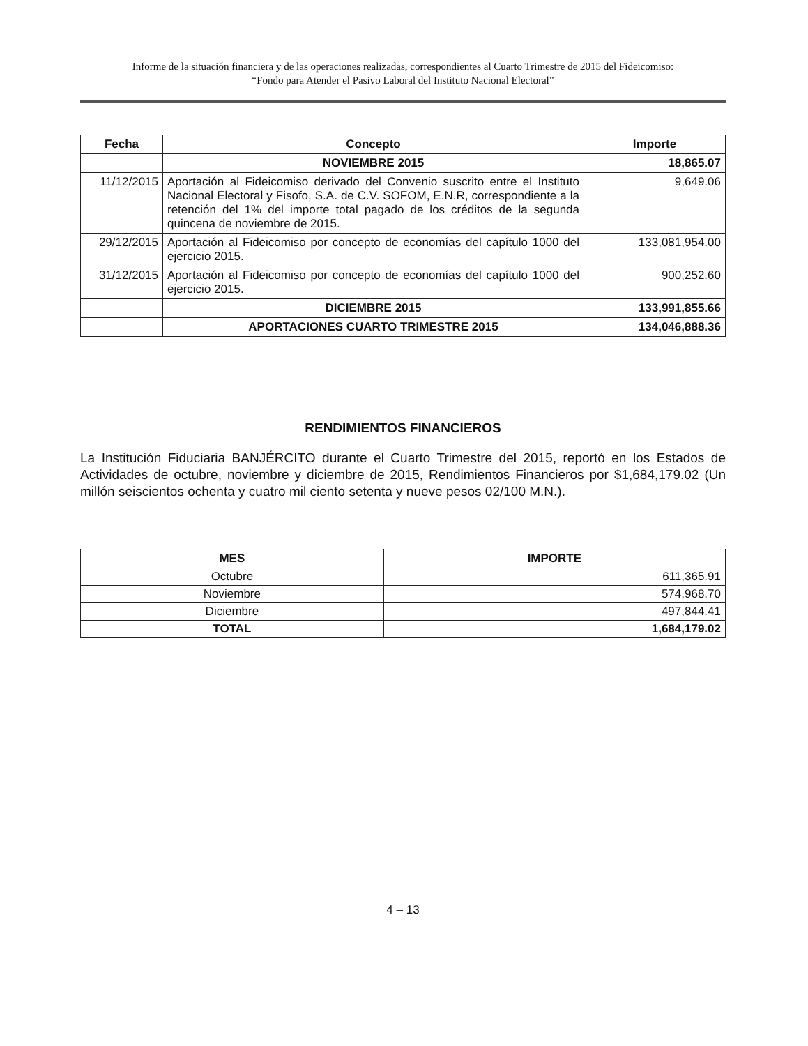Informe de la situación financiera y de las operaciones realizadas, correspondientes al Cuarto Trimestre de 2015 del Fideicomiso:
“Fondo para Atender el Pasivo Laboral del Instituto Nacional Electoral”
| Fecha | Concepto | Importe |
| --- | --- | --- |
| | NOVIEMBRE 2015 | 18,865.07 |
| 11/12/2015 | Aportación al Fideicomiso derivado del Convenio suscrito entre el Instituto Nacional Electoral y Fisofo, S.A. de C.V. SOFOM, E.N.R, correspondiente a la retención del 1% del importe total pagado de los créditos de la segunda quincena de noviembre de 2015. | 9,649.06 |
| 29/12/2015 | Aportación al Fideicomiso por concepto de economías del capítulo 1000 del ejercicio 2015. | 133,081,954.00 |
| 31/12/2015 | Aportación al Fideicomiso por concepto de economías del capítulo 1000 del ejercicio 2015. | 900,252.60 |
| | DICIEMBRE 2015 | 133,991,855.66 |
| | APORTACIONES CUARTO TRIMESTRE 2015 | 134,046,888.36 |
RENDIMIENTOS FINANCIEROS
La Institución Fiduciaria BANJÉRCITO durante el Cuarto Trimestre del 2015, reportó en los Estados de Actividades de octubre, noviembre y diciembre de 2015, Rendimientos Financieros por $1,684,179.02 (Un millón seiscientos ochenta y cuatro mil ciento setenta y nueve pesos 02/100 M.N.).
| MES | IMPORTE |
| --- | --- |
| Octubre | 611,365.91 |
| Noviembre | 574,968.70 |
| Diciembre | 497,844.41 |
| TOTAL | 1,684,179.02 |
4 – 13